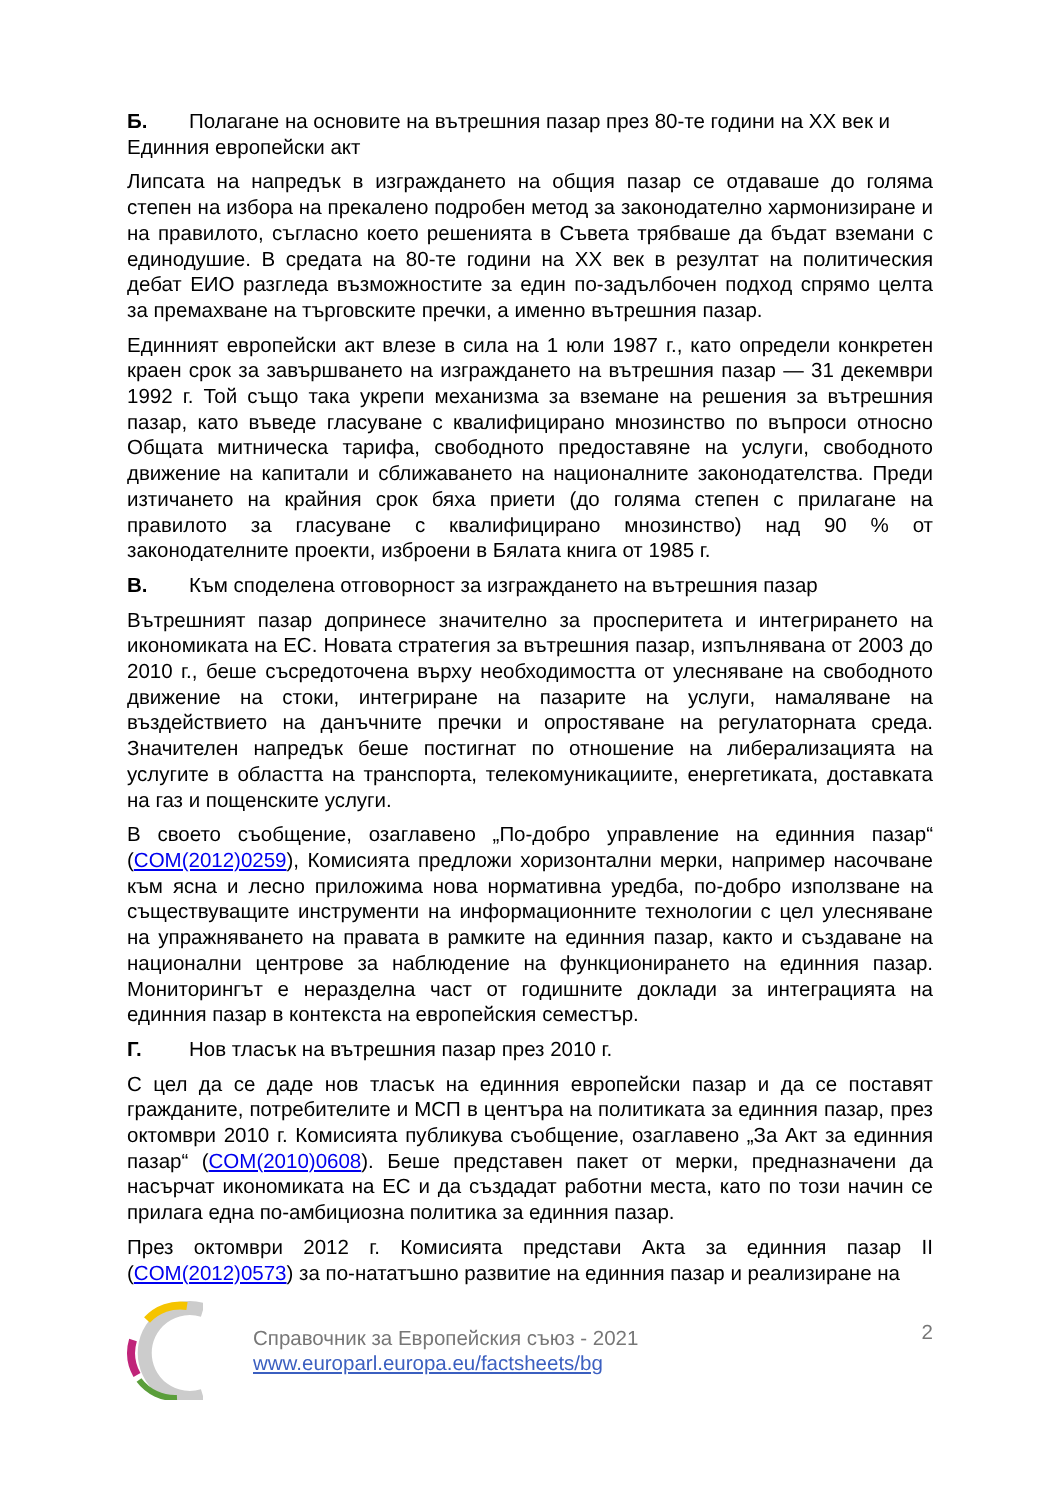Б. Полагане на основите на вътрешния пазар през 80-те години на XX век и Единния европейски акт
Липсата на напредък в изграждането на общия пазар се отдаваше до голяма степен на избора на прекалено подробен метод за законодателно хармонизиране и на правилото, съгласно което решенията в Съвета трябваше да бъдат вземани с единодушие. В средата на 80-те години на XX век в резултат на политическия дебат ЕИО разгледа възможностите за един по-задълбочен подход спрямо целта за премахване на търговските пречки, а именно вътрешния пазар.
Единният европейски акт влезе в сила на 1 юли 1987 г., като определи конкретен краен срок за завършването на изграждането на вътрешния пазар — 31 декември 1992 г. Той също така укрепи механизма за вземане на решения за вътрешния пазар, като въведе гласуване с квалифицирано мнозинство по въпроси относно Общата митническа тарифа, свободното предоставяне на услуги, свободното движение на капитали и сближаването на националните законодателства. Преди изтичането на крайния срок бяха приети (до голяма степен с прилагане на правилото за гласуване с квалифицирано мнозинство) над 90 % от законодателните проекти, изброени в Бялата книга от 1985 г.
В. Към споделена отговорност за изграждането на вътрешния пазар
Вътрешният пазар допринесе значително за просперитета и интегрирането на икономиката на ЕС. Новата стратегия за вътрешния пазар, изпълнявана от 2003 до 2010 г., беше съсредоточена върху необходимостта от улесняване на свободното движение на стоки, интегриране на пазарите на услуги, намаляване на въздействието на данъчните пречки и опростяване на регулаторната среда. Значителен напредък беше постигнат по отношение на либерализацията на услугите в областта на транспорта, телекомуникациите, енергетиката, доставката на газ и пощенските услуги.
В своето съобщение, озаглавено „По-добро управление на единния пазар“ (COM(2012)0259), Комисията предложи хоризонтални мерки, например насочване към ясна и лесно приложима нова нормативна уредба, по-добро използване на съществуващите инструменти на информационните технологии с цел улесняване на упражняването на правата в рамките на единния пазар, както и създаване на национални центрове за наблюдение на функционирането на единния пазар. Мониторингът е неразделна част от годишните доклади за интеграцията на единния пазар в контекста на европейския семестър.
Г. Нов тласък на вътрешния пазар през 2010 г.
С цел да се даде нов тласък на единния европейски пазар и да се поставят гражданите, потребителите и МСП в центъра на политиката за единния пазар, през октомври 2010 г. Комисията публикува съобщение, озаглавено „За Акт за единния пазар“ (COM(2010)0608). Беше представен пакет от мерки, предназначени да насърчат икономиката на ЕС и да създадат работни места, като по този начин се прилага една по-амбициозна политика за единния пазар.
През октомври 2012 г. Комисията представи Акта за единния пазар II (COM(2012)0573) за по-нататъшно развитие на единния пазар и реализиране на
Справочник за Европейския съюз - 2021
www.europarl.europa.eu/factsheets/bg
2